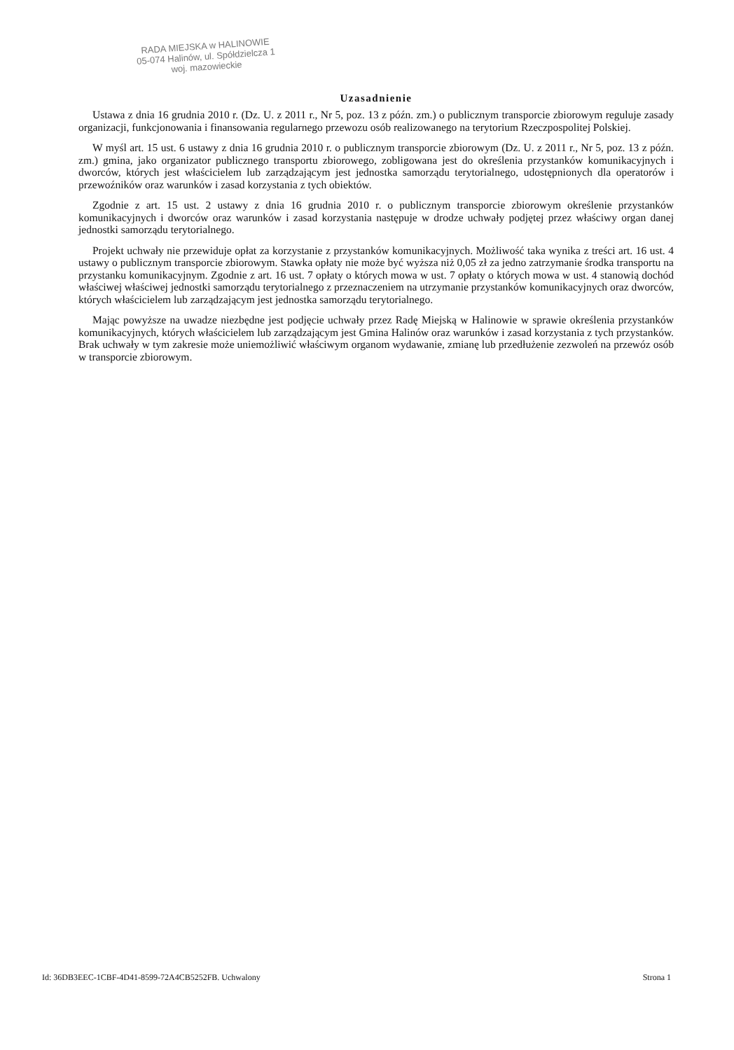RADA MIEJSKA w HALINOWIE
05-074 Halinów, ul. Spółdzielcza 1
woj. mazowieckie
Uzasadnienie
Ustawa z dnia 16 grudnia 2010 r. (Dz. U. z 2011 r., Nr 5, poz. 13 z późn. zm.) o publicznym transporcie zbiorowym reguluje zasady organizacji, funkcjonowania i finansowania regularnego przewozu osób realizowanego na terytorium Rzeczpospolitej Polskiej.
W myśl art. 15 ust. 6 ustawy z dnia 16 grudnia 2010 r. o publicznym transporcie zbiorowym (Dz. U. z 2011 r., Nr 5, poz. 13 z późn. zm.) gmina, jako organizator publicznego transportu zbiorowego, zobligowana jest do określenia przystanków komunikacyjnych i dworców, których jest właścicielem lub zarządzającym jest jednostka samorządu terytorialnego, udostępnionych dla operatorów i przewoźników oraz warunków i zasad korzystania z tych obiektów.
Zgodnie z art. 15 ust. 2 ustawy z dnia 16 grudnia 2010 r. o publicznym transporcie zbiorowym określenie przystanków komunikacyjnych i dworców oraz warunków i zasad korzystania następuje w drodze uchwały podjętej przez właściwy organ danej jednostki samorządu terytorialnego.
Projekt uchwały nie przewiduje opłat za korzystanie z przystanków komunikacyjnych. Możliwość taka wynika z treści art. 16 ust. 4 ustawy o publicznym transporcie zbiorowym. Stawka opłaty nie może być wyższa niż 0,05 zł za jedno zatrzymanie środka transportu na przystanku komunikacyjnym. Zgodnie z art. 16 ust. 7 opłaty o których mowa w ust. 7 opłaty o których mowa w ust. 4 stanowią dochód właściwej właściwej jednostki samorządu terytorialnego z przeznaczeniem na utrzymanie przystanków komunikacyjnych oraz dworców, których właścicielem lub zarządzającym jest jednostka samorządu terytorialnego.
Mając powyższe na uwadze niezbędne jest podjęcie uchwały przez Radę Miejską w Halinowie w sprawie określenia przystanków komunikacyjnych, których właścicielem lub zarządzającym jest Gmina Halinów oraz warunków i zasad korzystania z tych przystanków. Brak uchwały w tym zakresie może uniemożliwić właściwym organom wydawanie, zmianę lub przedłużenie zezwoleń na przewóz osób w transporcie zbiorowym.
Id: 36DB3EEC-1CBF-4D41-8599-72A4CB5252FB. Uchwalony Strona 1